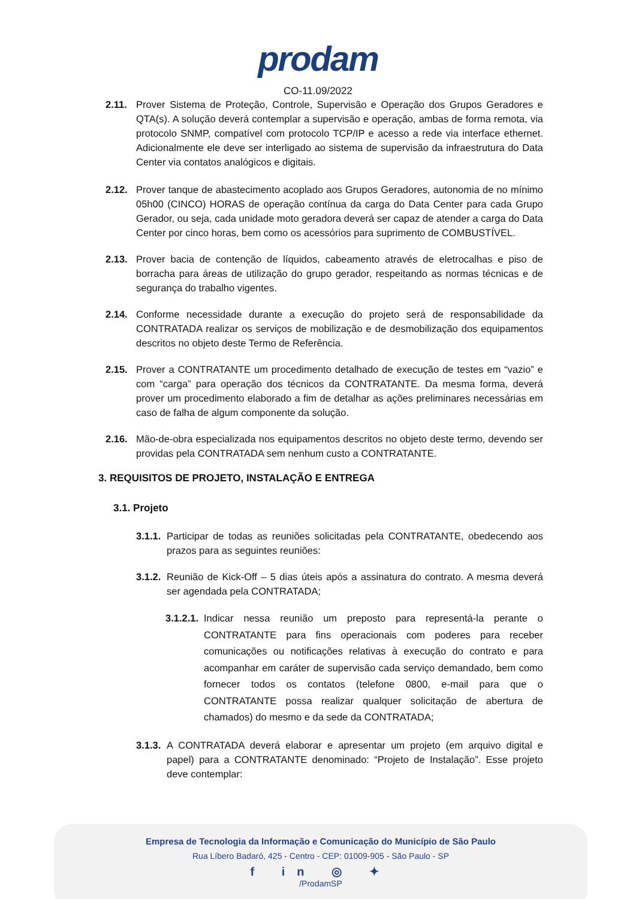prodam
CO-11.09/2022
2.11. Prover Sistema de Proteção, Controle, Supervisão e Operação dos Grupos Geradores e QTA(s). A solução deverá contemplar a supervisão e operação, ambas de forma remota, via protocolo SNMP, compatível com protocolo TCP/IP e acesso a rede via interface ethernet. Adicionalmente ele deve ser interligado ao sistema de supervisão da infraestrutura do Data Center via contatos analógicos e digitais.
2.12. Prover tanque de abastecimento acoplado aos Grupos Geradores, autonomia de no mínimo 05h00 (CINCO) HORAS de operação contínua da carga do Data Center para cada Grupo Gerador, ou seja, cada unidade moto geradora deverá ser capaz de atender a carga do Data Center por cinco horas, bem como os acessórios para suprimento de COMBUSTÍVEL.
2.13. Prover bacia de contenção de líquidos, cabeamento através de eletrocalhas e piso de borracha para áreas de utilização do grupo gerador, respeitando as normas técnicas e de segurança do trabalho vigentes.
2.14. Conforme necessidade durante a execução do projeto será de responsabilidade da CONTRATADA realizar os serviços de mobilização e de desmobilização dos equipamentos descritos no objeto deste Termo de Referência.
2.15. Prover a CONTRATANTE um procedimento detalhado de execução de testes em “vazio” e com “carga” para operação dos técnicos da CONTRATANTE. Da mesma forma, deverá prover um procedimento elaborado a fim de detalhar as ações preliminares necessárias em caso de falha de algum componente da solução.
2.16. Mão-de-obra especializada nos equipamentos descritos no objeto deste termo, devendo ser providas pela CONTRATADA sem nenhum custo a CONTRATANTE.
3. REQUISITOS DE PROJETO, INSTALAÇÃO E ENTREGA
3.1. Projeto
3.1.1. Participar de todas as reuniões solicitadas pela CONTRATANTE, obedecendo aos prazos para as seguintes reuniões:
3.1.2. Reunião de Kick-Off – 5 dias úteis após a assinatura do contrato. A mesma deverá ser agendada pela CONTRATADA;
3.1.2.1. Indicar nessa reunião um preposto para representá-la perante o CONTRATANTE para fins operacionais com poderes para receber comunicações ou notificações relativas à execução do contrato e para acompanhar em caráter de supervisão cada serviço demandado, bem como fornecer todos os contatos (telefone 0800, e-mail para que o CONTRATANTE possa realizar qualquer solicitação de abertura de chamados) do mesmo e da sede da CONTRATADA;
3.1.3. A CONTRATADA deverá elaborar e apresentar um projeto (em arquivo digital e papel) para a CONTRATANTE denominado: “Projeto de Instalação”. Esse projeto deve contemplar:
Empresa de Tecnologia da Informação e Comunicação do Município de São Paulo
Rua Líbero Badaró, 425 - Centro - CEP: 01009-905 - São Paulo - SP
f in ◎ ✦
/ProdamSP